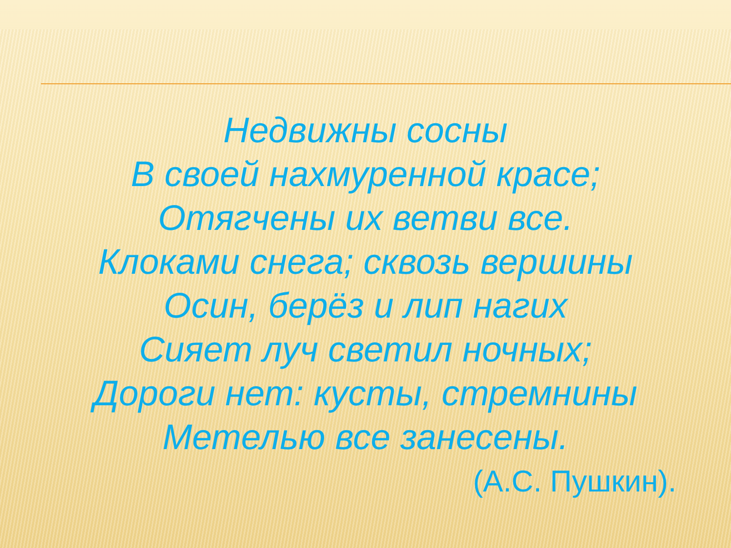Недвижны сосны
В своей нахмуренной красе;
Отягчены их ветви все.
Клоками снега; сквозь вершины
Осин, берёз и лип нагих
Сияет луч светил ночных;
Дороги нет: кусты, стремнины
Метелью все занесены.
(А.С. Пушкин).